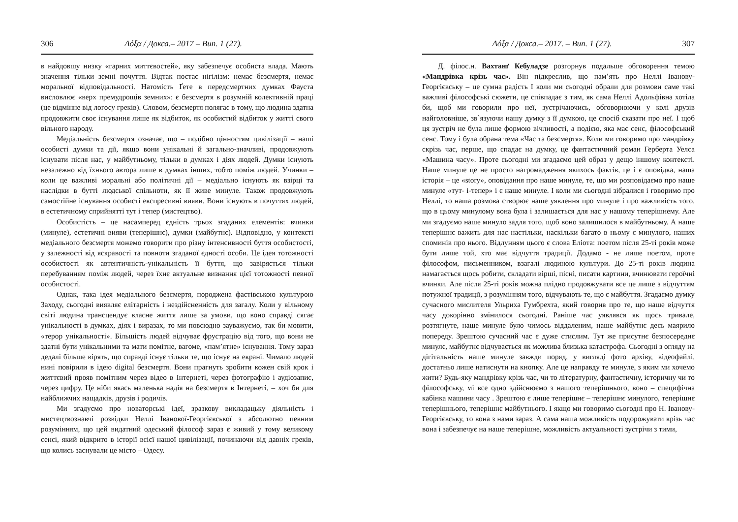306 Δόξα / Докса.– 2017 – Вип. 1 (27).
в найдовшу низку «гарних миттєвостей», яку забезпечує особиста влада. Мають значення тільки земні почуття. Відтак постає нігілізм: немає безсмертя, немає моральної відповідальності. Натомість Ґете в передсмертних думках Фауста висловлює «верх премудрощів земних»: є безсмертя в розумній колективній праці (це відмінне від логосу греків). Словом, безсмертя полягає в тому, що людина здатна продовжити своє існування лише як відбиток, як особистий відбиток у житті свого вільного народу.
Медіальність безсмертя означає, що – подібно цінностям цивілізації – наші особисті думки та дії, якщо вони унікальні й загально-значливі, продовжують існувати після нас, у майбутньому, тільки в думках і діях людей. Думки існують незалежно від їхнього автора лише в думках інших, тобто поміж людей. Учинки – коли це важливі моральні або політичні дії – медіально існують як взірці та наслідки в бутті людської спільноти, як її живе минуле. Також продовжують самостійне існування особисті експресивні вияви. Вони існують в почуттях людей, в естетичному сприйнятті тут і тепер (мистецтво).
Особистість – це насамперед єдність трьох згаданих елементів: вчинки (минуле), естетичні вияви (теперішнє), думки (майбутнє). Відповідно, у контексті медіального безсмертя можемо говорити про різну інтенсивності буття особистості, у залежності від яскравості та повноти згаданої єдності особи. Це ідея тотожності особистості як автентичність-унікальність її буття, що завіряється тільки перебуванням поміж людей, через їхнє актуальне визнання цієї тотожності певної особистості.
Однак, така ідея медіального безсмертя, породжена фастівською культурою Заходу, сьогодні виявляє елітарність і нездійсненність для загалу. Коли у вільному світі людина трансцендує власне життя лише за умови, що воно справді сягає унікальності в думках, діях і виразах, то ми повсюдно зауважуємо, так би мовити, «терор унікальності». Більшість людей відчуває фрустрацію від того, що вони не здатні бути унікальними та мати помітне, вагоме, «пам’ятне» існування. Тому зараз дедалі більше вірять, що справді існує тільки те, що існує на екрані. Чимало людей нині повірили в ідею digital безсмертя. Вони прагнуть зробити кожен свій крок і життєвий прояв помітним через відео в Інтернеті, через фотографію і аудіозапис, через цифру. Це ніби якась маленька надія на безсмертя в Інтернеті, – хоч би для найближчих нащадків, друзів і родичів.
Ми згадуємо про новаторські ідеї, зразкову викладацьку діяльність і мистецтвознавчі розвідки Неллі Іванової-Георгієвської з абсолютно певним розумінням, що цей видатний одеський філософ зараз є живий у тому великому сенсі, який відкрито в історії всієї нашої цивілізації, починаючи від давніх греків, що колись заснували це місто – Одесу.
Δόξα / Докса.– 2017. – Вип. 1 (27). 307
Д. філос.н. Вахтанґ Кебуладзе розгорнув подальше обговорення темою «Мандрівка крізь час». Він підкреслив, що пам’ять про Неллі Іванову-Георгієвську – це сумна радість І коли ми сьогодні обрали для розмови саме такі важливі філософські сюжети, це співпадає з тим, як сама Неллі Адольфівна хотіла би, щоб ми говорили про неї, зустрічаючись, обговорюючи у колі друзів найголовніше, зв`язуючи нашу думку з її думкою, це спосіб сказати про неї. І щоб ця зустріч не була лише формою вічливості, а подією, яка має сенс, філософський сенс. Тому і була обрана тема «Час та безсмертя». Коли ми говоримо про мандрівку скрізь час, перше, що спадає на думку, це фантастичний роман Герберта Уелса «Машина часу». Проте сьогодні ми згадаємо цей образ у дещо іншому контексті. Наше минуле це не просто нагромадження якихось фактів, це і є оповідка, наша історія – це «story», оповідання про наше минуле, те, що ми розповідаємо про наше минуле «тут- і-тепер» і є наше минуле. І коли ми сьогодні зібралися і говоримо про Неллі, то наша розмова створює наше уявлення про минуле і про важливість того, що в цьому минулому вона була і залишається для нас у нашому теперішнему. Але ми згадуємо наше минуло задля того, щоб воно залишилося в майбутньому. А наше теперішнє важить для нас настільки, наскільки багато в ньому є минулого, наших споминів про нього. Відлунням цього є слова Еліота: поетом після 25-ті років може бути лише той, хто має відчуття традиції. Додамо - не лише поетом, проте філософом, письменником, взагалі людиною культури. До 25-ті років людина намагається щось робити, складати вірші, пісні, писати картини, вчинювати героїчні вчинки. Але після 25-ті років можна плідно продовжувати все це лише з відчуттям потужної традиції, з розумінням того, відчувають те, що є майбуття. Згадаємо думку сучасного мислителя Ульриха Гумбрехта, який говорив про те, що наше відчуття часу докорінно змінилося сьогодні. Раніше час уявлявся як щось тривале, розтягнуте, наше минуле було чимось віддаленим, наше майбутнє десь маярило попереду. Зрештою сучасний час є дуже стислим. Тут же присутнє безпосереднє минулє, майбутнє відчувається як можлива близька катастрофа. Сьогодні з огляду на дігітальність наше минуле завжди поряд, у вигляді фото архіву, відеофайлі, достатньо лише натиснути на кнопку. Але це направду те минуле, з яким ми хочемо жити? Будь-яку мандрівку крізь час, чи то літературну, фантастичну, історичну чи то філософську, мі все одно здійснюємо з нашого теперішнього, воно – специфічна кабінка машини часу . Зрештою є лише теперішнє – теперішнє минулого, теперішнє теперішнього, теперішнє майбутнього. І якщо ми говоримо сьогодні про Н. Іванову-Георгієвську, то вона з нами зараз. А сама наша можливість подорожувати крізь час вона і забезпечує на наше теперішне, можливість актуальності зустрічи з тими,